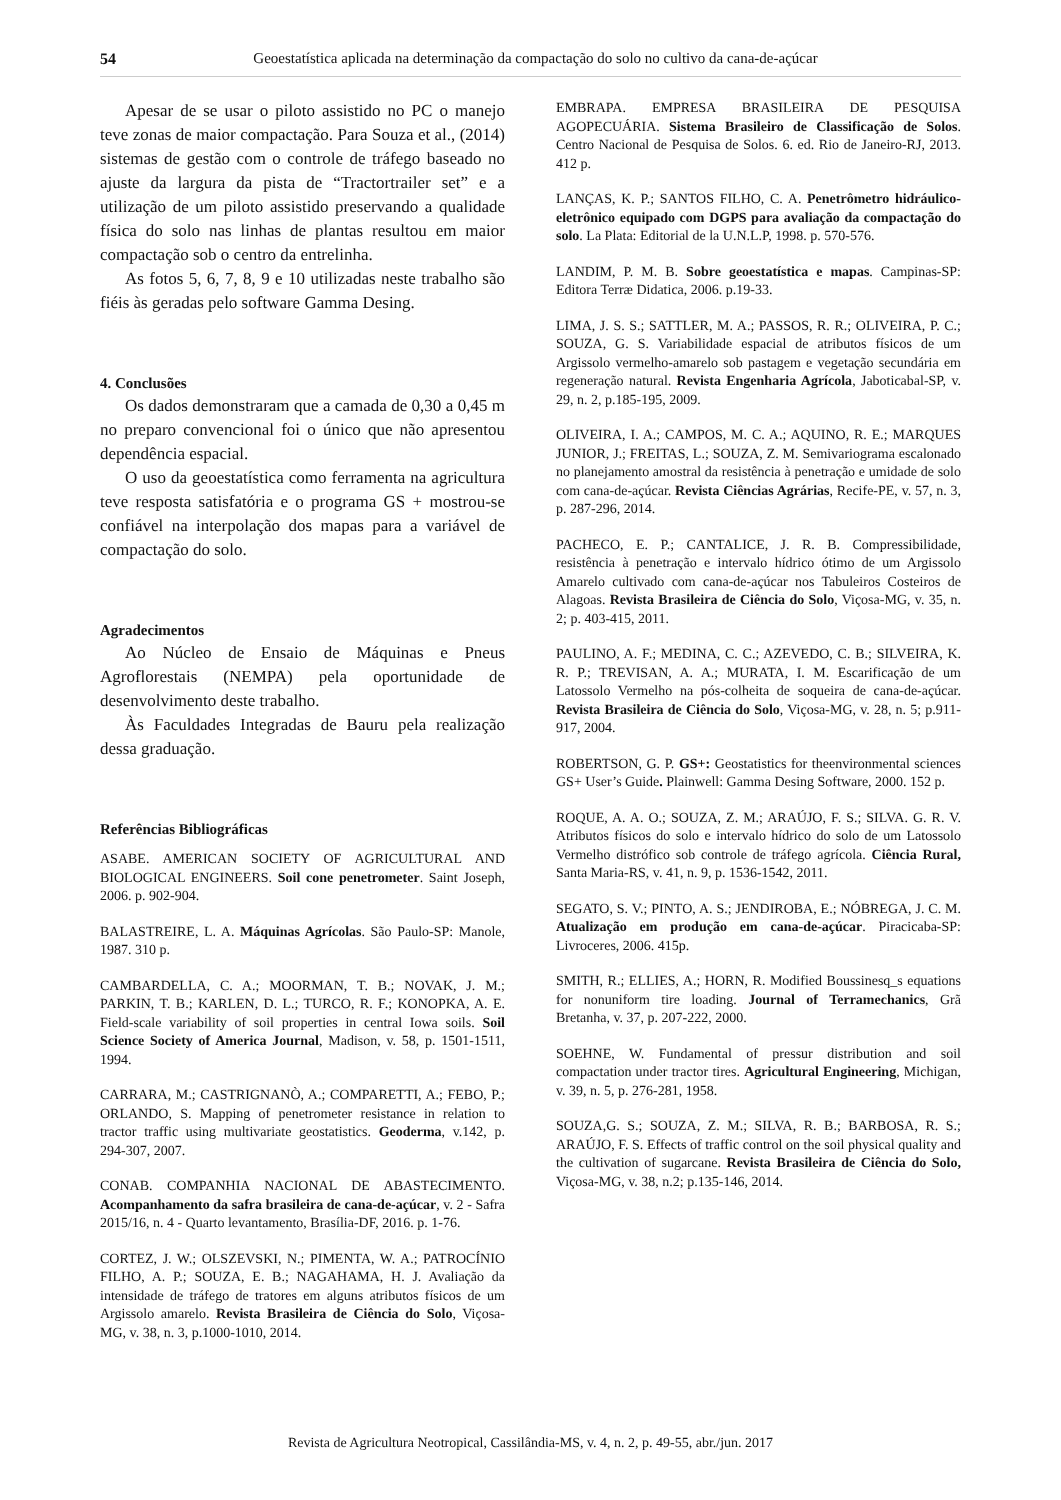54 Geoestatística aplicada na determinação da compactação do solo no cultivo da cana-de-açúcar
Apesar de se usar o piloto assistido no PC o manejo teve zonas de maior compactação. Para Souza et al., (2014) sistemas de gestão com o controle de tráfego baseado no ajuste da largura da pista de “Tractortrailer set” e a utilização de um piloto assistido preservando a qualidade física do solo nas linhas de plantas resultou em maior compactação sob o centro da entrelinha.
As fotos 5, 6, 7, 8, 9 e 10 utilizadas neste trabalho são fiéis às geradas pelo software Gamma Desing.
4. Conclusões
Os dados demonstraram que a camada de 0,30 a 0,45 m no preparo convencional foi o único que não apresentou dependência espacial.
O uso da geoestatística como ferramenta na agricultura teve resposta satisfatória e o programa GS + mostrou-se confiável na interpolação dos mapas para a variável de compactação do solo.
Agradecimentos
Ao Núcleo de Ensaio de Máquinas e Pneus Agroflorestais (NEMPA) pela oportunidade de desenvolvimento deste trabalho.
Às Faculdades Integradas de Bauru pela realização dessa graduação.
Referências Bibliográficas
ASABE. AMERICAN SOCIETY OF AGRICULTURAL AND BIOLOGICAL ENGINEERS. Soil cone penetrometer. Saint Joseph, 2006. p. 902-904.
BALASTREIRE, L. A. Máquinas Agrícolas. São Paulo-SP: Manole, 1987. 310 p.
CAMBARDELLA, C. A.; MOORMAN, T. B.; NOVAK, J. M.; PARKIN, T. B.; KARLEN, D. L.; TURCO, R. F.; KONOPKA, A. E. Field-scale variability of soil properties in central Iowa soils. Soil Science Society of America Journal, Madison, v. 58, p. 1501-1511, 1994.
CARRARA, M.; CASTRIGNANÒ, A.; COMPARETTI, A.; FEBO, P.; ORLANDO, S. Mapping of penetrometer resistance in relation to tractor traffic using multivariate geostatistics. Geoderma, v.142, p. 294-307, 2007.
CONAB. COMPANHIA NACIONAL DE ABASTECIMENTO. Acompanhamento da safra brasileira de cana-de-açúcar, v. 2 - Safra 2015/16, n. 4 - Quarto levantamento, Brasília-DF, 2016. p. 1-76.
CORTEZ, J. W.; OLSZEVSKI, N.; PIMENTA, W. A.; PATROCÍNIO FILHO, A. P.; SOUZA, E. B.; NAGAHAMA, H. J. Avaliação da intensidade de tráfego de tratores em alguns atributos físicos de um Argissolo amarelo. Revista Brasileira de Ciência do Solo, Viçosa-MG, v. 38, n. 3, p.1000-1010, 2014.
EMBRAPA. EMPRESA BRASILEIRA DE PESQUISA AGOPECUÁRIA. Sistema Brasileiro de Classificação de Solos. Centro Nacional de Pesquisa de Solos. 6. ed. Rio de Janeiro-RJ, 2013. 412 p.
LANÇAS, K. P.; SANTOS FILHO, C. A. Penetrômetro hidráulico-eletrônico equipado com DGPS para avaliação da compactação do solo. La Plata: Editorial de la U.N.L.P, 1998. p. 570-576.
LANDIM, P. M. B. Sobre geoestatística e mapas. Campinas-SP: Editora Terræ Didatica, 2006. p.19-33.
LIMA, J. S. S.; SATTLER, M. A.; PASSOS, R. R.; OLIVEIRA, P. C.; SOUZA, G. S. Variabilidade espacial de atributos físicos de um Argissolo vermelho-amarelo sob pastagem e vegetação secundária em regeneração natural. Revista Engenharia Agrícola, Jaboticabal-SP, v. 29, n. 2, p.185-195, 2009.
OLIVEIRA, I. A.; CAMPOS, M. C. A.; AQUINO, R. E.; MARQUES JUNIOR, J.; FREITAS, L.; SOUZA, Z. M. Semivariograma escalonado no planejamento amostral da resistência à penetração e umidade de solo com cana-de-açúcar. Revista Ciências Agrárias, Recife-PE, v. 57, n. 3, p. 287-296, 2014.
PACHECO, E. P.; CANTALICE, J. R. B. Compressibilidade, resistência à penetração e intervalo hídrico ótimo de um Argissolo Amarelo cultivado com cana-de-açúcar nos Tabuleiros Costeiros de Alagoas. Revista Brasileira de Ciência do Solo, Viçosa-MG, v. 35, n. 2; p. 403-415, 2011.
PAULINO, A. F.; MEDINA, C. C.; AZEVEDO, C. B.; SILVEIRA, K. R. P.; TREVISAN, A. A.; MURATA, I. M. Escarificação de um Latossolo Vermelho na pós-colheita de soqueira de cana-de-açúcar. Revista Brasileira de Ciência do Solo, Viçosa-MG, v. 28, n. 5; p.911-917, 2004.
ROBERTSON, G. P. GS+: Geostatistics for theenvironmental sciences GS+ User’s Guide. Plainwell: Gamma Desing Software, 2000. 152 p.
ROQUE, A. A. O.; SOUZA, Z. M.; ARAÚJO, F. S.; SILVA. G. R. V. Atributos físicos do solo e intervalo hídrico do solo de um Latossolo Vermelho distrófico sob controle de tráfego agrícola. Ciência Rural, Santa Maria-RS, v. 41, n. 9, p. 1536-1542, 2011.
SEGATO, S. V.; PINTO, A. S.; JENDIROBA, E.; NÓBREGA, J. C. M. Atualização em produção em cana-de-açúcar. Piracicaba-SP: Livroceres, 2006. 415p.
SMITH, R.; ELLIES, A.; HORN, R. Modified Boussinesq_s equations for nonuniform tire loading. Journal of Terramechanics, Grã Bretanha, v. 37, p. 207-222, 2000.
SOEHNE, W. Fundamental of pressur distribution and soil compactation under tractor tires. Agricultural Engineering, Michigan, v. 39, n. 5, p. 276-281, 1958.
SOUZA,G. S.; SOUZA, Z. M.; SILVA, R. B.; BARBOSA, R. S.; ARAÚJO, F. S. Effects of traffic control on the soil physical quality and the cultivation of sugarcane. Revista Brasileira de Ciência do Solo, Viçosa-MG, v. 38, n.2; p.135-146, 2014.
Revista de Agricultura Neotropical, Cassilândia-MS, v. 4, n. 2, p. 49-55, abr./jun. 2017